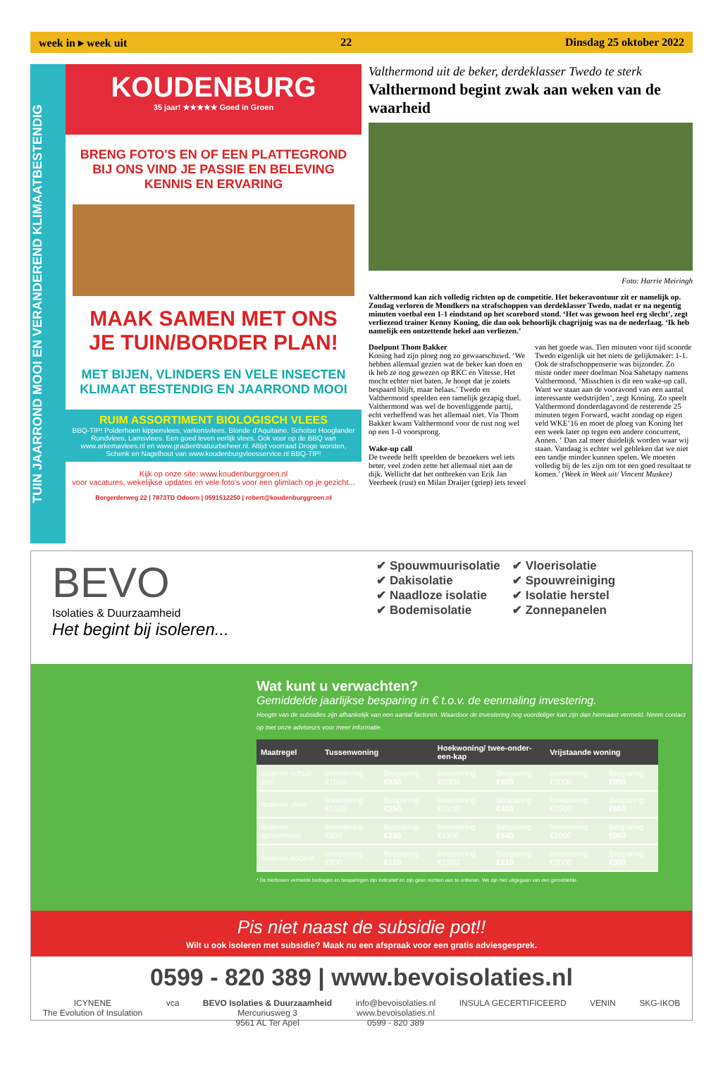week in ▸ week uit 22 Dinsdag 25 oktober 2022
TUIN JAARROND MOOI EN VERANDEREND KLIMAATBESTENDIG
KOUDENBURG
35 jaar! ★★★★★ Goed in Groen
BRENG FOTO'S EN OF EEN PLATTEGROND
BIJ ONS VIND JE PASSIE EN BELEVING
KENNIS EN ERVARING
MAAK SAMEN MET ONS
JE TUIN/BORDER PLAN!
MET BIJEN, VLINDERS EN VELE INSECTEN
KLIMAAT BESTENDIG EN JAARROND MOOI
RUIM ASSORTIMENT BIOLOGISCH VLEES
BBQ-TIP! Polderhoen kippenvlees, varkensvlees, Blonde d'Aquitaine, Schotse Hooglander Rundvlees, Lamsvlees. Een goed leven eerlijk vlees. Ook voor op de BBQ van www.arkemavlees.nl en www.gradientnatuurbeheer.nl. Altijd voorraad Droge worsten, Schenk en Nagelhout van www.koudenburgvleesservice.nl BBQ-TIP!
Kijk op onze site: www.koudenburggroen.nl
voor vacatures, wekelijkse updates en vele foto's voor een glimlach op je gezicht...
Borgerderweg 22 | 7873TD Odoorn | 0591512250 | robert@koudenburggroen.nl
Valthermond uit de beker, derdeklasser Twedo te sterk
Valthermond begint zwak aan weken van de waarheid
Foto: Harrie Meiringh
Valthermond kan zich volledig richten op de competitie. Het bekeravontuur zit er namelijk op. Zondag verloren de Mondkers na strafschoppen van derdeklasser Twedo, nadat er na negentig minuten voetbal een 1-1 eindstand op het scorebord stond. ‘Het was gewoon heel erg slecht’, zegt verliezend trainer Kenny Koning, die dan ook behoorlijk chagrijnig was na de nederlaag. ‘Ik heb namelijk een ontzettende hekel aan verliezen.’
Doelpunt Thom Bakker
Koning had zijn ploeg nog zo gewaarschuwd. ‘We hebben allemaal gezien wat de beker kan doen en ik heb ze nog gewezen op RKC en Vitesse. Het mocht echter niet baten. Je hoopt dat je zoiets bespaard blijft, maar helaas.’ Twedo en Valthermond speelden een tamelijk gezapig duel. Valthermond was wel de bovenliggende partij, echt verheffend was het allemaal niet. Via Thom Bakker kwam Valthermond voor de rust nog wel op een 1-0 voorsprong.
Wake-up call
De tweede helft speelden de bezoekers wel iets beter, veel zoden zette het allemaal niet aan de dijk. Wellicht dat het ontbreken van Erik Jan Veerbeek (rust) en Milan Draijer (griep) iets teveel van het goede was. Tien minuten voor tijd scoorde Twedo eigenlijk uit het niets de gelijkmaker: 1-1. Ook de strafschoppenserie was bijzonder. Zo miste onder meer doelman Noa Sahetapy namens Valthermond. ‘Misschien is dit een wake-up call. Want we staan aan de vooravond van een aantal interessante wedstrijden’, zegt Koning. Zo speelt Valthermond donderdagavond de resterende 25 minuten tegen Forward, wacht zondag op eigen veld WKE’16 en moet de ploeg van Koning het een week later op tegen een andere concurrent, Annen. ‘ Dan zal meer duidelijk worden waar wij staan. Vandaag is echter wel gebleken dat we niet een tandje minder kunnen spelen. We moeten volledig bij de les zijn om tot een goed resultaat te komen.’ (Week in Week uit/ Vincent Muskee)
BEVO
Isolaties & Duurzaamheid
Het begint bij isoleren...
✔ Spouwmuurisolatie
✔ Dakisolatie
✔ Naadloze isolatie
✔ Bodemisolatie
✔ Vloerisolatie
✔ Spouwreiniging
✔ Isolatie herstel
✔ Zonnepanelen
Wat kunt u verwachten?
Gemiddelde jaarlijkse besparing in € t.o.v. de eenmaling investering.
Hoogte van de subsidies zijn afhankelijk van een aantal factoren. Waardoor de investering nog voordeliger kan zijn dan hiernaast vermeld. Neem contact op met onze adviseurs voor meer informatie.
| Maatregel | Tussenwoning | | Hoekwoning/ twee-onder-een-kap | | Vrijstaande woning | |
| --- | --- | --- | --- | --- | --- | --- |
| Isoleren schuin dak | Investering €1500 | Besparing €450 | Investering €2000 | Besparing €600 | Investering €3000 | Besparing €950 |
| Isoleren vloer | Investering €1500 | Besparing €250 | Investering €2100 | Besparing €420 | Investering €2900 | Besparing €660 |
| Isoleren spouwmuur | Investering €800 | Besparing €350 | Investering €1300 | Besparing €640 | Investering €2000 | Besparing €960 |
| Isoleren bodem | Investering €900 | Besparing €120 | Investering €1500 | Besparing €210 | Investering €2000 | Besparing €300 |
* De hierboven vermelde bedragen en besparingen zijn indicatief en zijn geen rechten aan te ontlenen. We zijn hier uitgegaan van een gemiddelde.
Pis niet naast de subsidie pot!!
Wilt u ook isoleren met subsidie? Maak nu een afspraak voor een gratis adviesgesprek.
0599 - 820 389 | www.bevoisolaties.nl
ICYNENE
The Evolution of Insulation vca BEVO Isolaties & Duurzaamheid
Mercuriusweg 3
9561 AL Ter Apel info@bevoisolaties.nl
www.bevoisolaties.nl
0599 - 820 389 INSULA GECERTIFICEERD VENIN SKG-IKOB